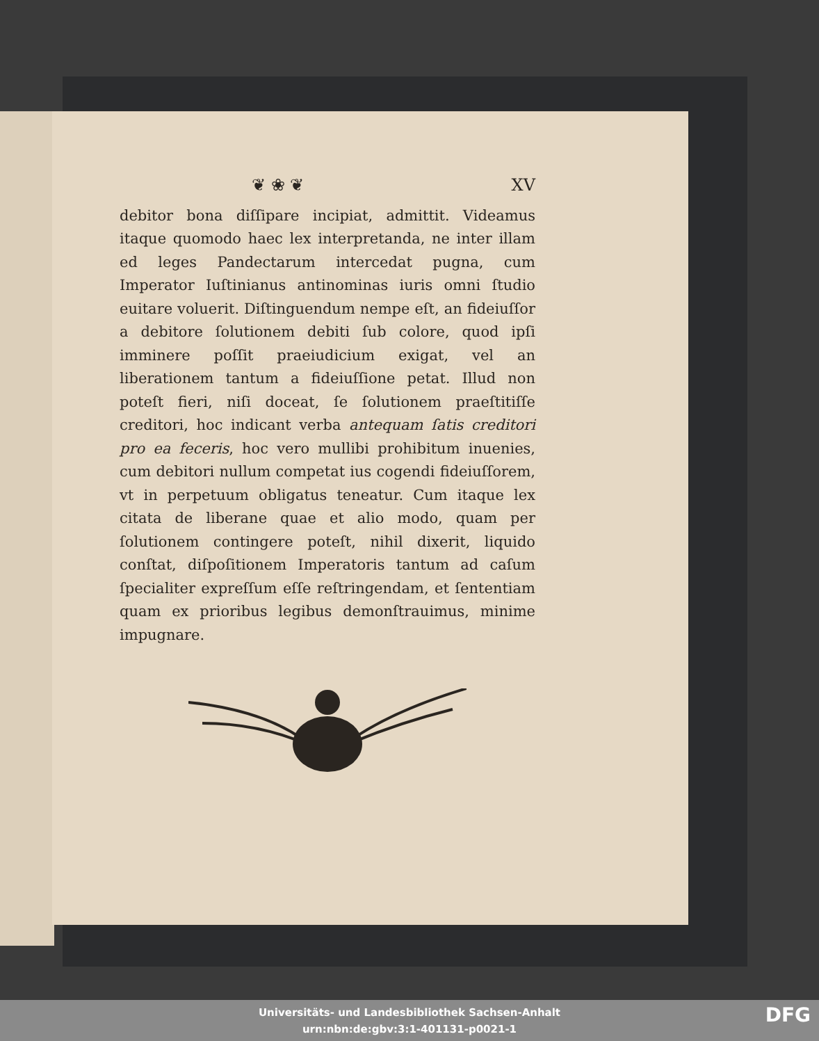❦ ❀ ❦ XV
debitor bona diſſipare incipiat, admittit. Videamus itaque quomodo haec lex interpretanda, ne inter illam ed leges Pandectarum intercedat pugna, cum Imperator Iuſtinianus antinominas iuris omni ſtudio euitare voluerit. Diſtinguendum nempe eſt, an fideiuſſor a debitore ſolutionem debiti ſub colore, quod ipſi imminere poſſit praeiudicium exigat, vel an liberationem tantum a fideiuſſione petat. Illud non poteſt fieri, niſi doceat, ſe ſolutionem praeſtitiſſe creditori, hoc indicant verba antequam ſatis creditori pro ea feceris, hoc vero mullibi prohibitum inuenies, cum debitori nullum competat ius cogendi fideiuſſorem, vt in perpetuum obligatus teneatur. Cum itaque lex citata de liberane quae et alio modo, quam per ſolutionem contingere poteſt, nihil dixerit, liquido conſtat, diſpoſitionem Imperatoris tantum ad caſum ſpecialiter expreſſum eſſe reſtringendam, et ſententiam quam ex prioribus legibus demonſtrauimus, minime impugnare.
Universitäts- und Landesbibliothek Sachsen-Anhalt
urn:nbn:de:gbv:3:1-401131-p0021-1
DFG